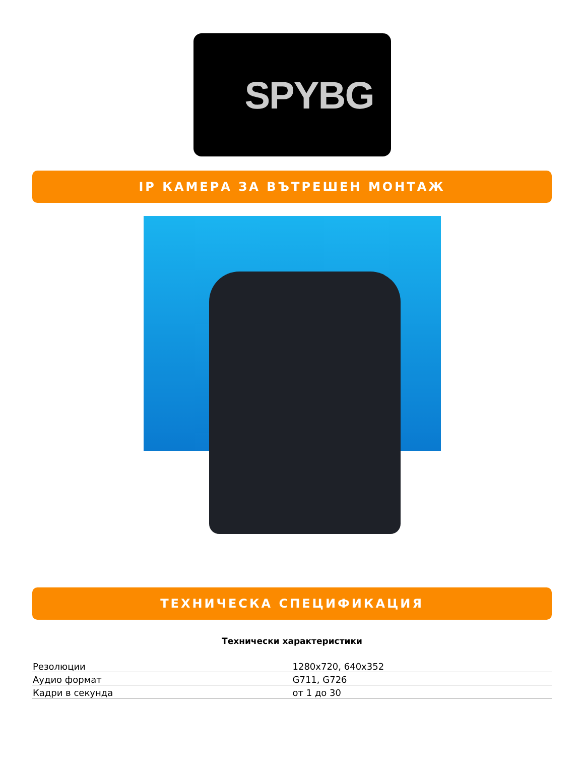SPYBG
IP КАМЕРА ЗА ВЪТРЕШЕН МОНТАЖ
ТЕХНИЧЕСКА СПЕЦИФИКАЦИЯ
Технически характеристики
| Резолюции | 1280x720, 640x352 |
| Аудио формат | G711, G726 |
| Кадри в секунда | от 1 до 30 |